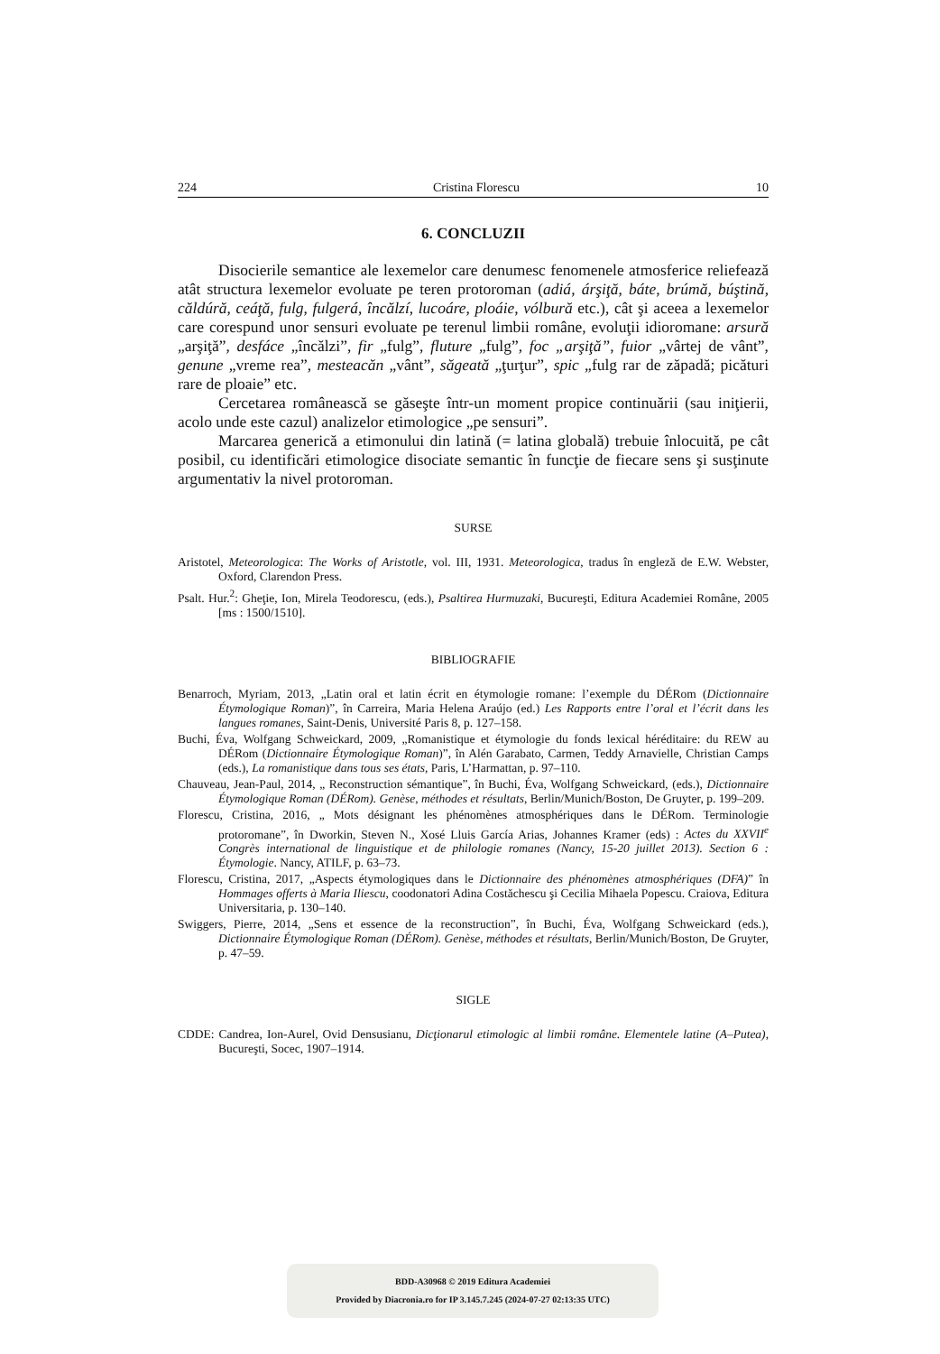224 Cristina Florescu 10
6. CONCLUZII
Disocierile semantice ale lexemelor care denumesc fenomenele atmosferice reliefează atât structura lexemelor evoluate pe teren protoroman (adiá, árşiţă, báte, brúmă, búştină, căldúră, ceáţă, fulg, fulgerá, încălzí, lucoáre, ploáie, vólbură etc.), cât şi aceea a lexemelor care corespund unor sensuri evoluate pe terenul limbii române, evoluţii idioromane: arsură „arşiţă”, desfáce „încălzi”, fir „fulg”, fluture „fulg”, foc „arşiţă”, fuior „vârtej de vânt”, genune „vreme rea”, mesteacăn „vânt”, săgeată „ţurţur”, spic „fulg rar de zăpadă; picături rare de ploaie” etc.
Cercetarea românească se găseşte într-un moment propice continuării (sau iniţierii, acolo unde este cazul) analizelor etimologice „pe sensuri”.
Marcarea generică a etimonului din latină (= latina globală) trebuie înlocuită, pe cât posibil, cu identificări etimologice disociate semantic în funcţie de fiecare sens şi susţinute argumentativ la nivel protoroman.
SURSE
Aristotel, Meteorologica: The Works of Aristotle, vol. III, 1931. Meteorologica, tradus în engleză de E.W. Webster, Oxford, Clarendon Press.
Psalt. Hur.<sup>2</sup>: Gheţie, Ion, Mirela Teodorescu, (eds.), Psaltirea Hurmuzaki, Bucureşti, Editura Academiei Române, 2005 [ms : 1500/1510].
BIBLIOGRAFIE
Benarroch, Myriam, 2013, „Latin oral et latin écrit en étymologie romane: l’exemple du DÉRom (Dictionnaire Étymologique Roman)”, în Carreira, Maria Helena Araújo (ed.) Les Rapports entre l’oral et l’écrit dans les langues romanes, Saint-Denis, Université Paris 8, p. 127–158.
Buchi, Éva, Wolfgang Schweickard, 2009, „Romanistique et étymologie du fonds lexical héréditaire: du REW au DÉRom (Dictionnaire Étymologique Roman)”, în Alén Garabato, Carmen, Teddy Arnavielle, Christian Camps (eds.), La romanistique dans tous ses états, Paris, L’Harmattan, p. 97–110.
Chauveau, Jean-Paul, 2014, „ Reconstruction sémantique”, în Buchi, Éva, Wolfgang Schweickard, (eds.), Dictionnaire Étymologique Roman (DÉRom). Genèse, méthodes et résultats, Berlin/Munich/Boston, De Gruyter, p. 199–209.
Florescu, Cristina, 2016, „ Mots désignant les phénomènes atmosphériques dans le DÉRom. Terminologie protoromane”, în Dworkin, Steven N., Xosé Lluis García Arias, Johannes Kramer (eds) : Actes du XXVII<sup>e</sup> Congrès international de linguistique et de philologie romanes (Nancy, 15-20 juillet 2013). Section 6 : Étymologie. Nancy, ATILF, p. 63–73.
Florescu, Cristina, 2017, „Aspects étymologiques dans le Dictionnaire des phénomènes atmosphériques (DFA)” în Hommages offerts à Maria Iliescu, coodonatori Adina Costăchescu şi Cecilia Mihaela Popescu. Craiova, Editura Universitaria, p. 130–140.
Swiggers, Pierre, 2014, „Sens et essence de la reconstruction”, în Buchi, Éva, Wolfgang Schweickard (eds.), Dictionnaire Étymologique Roman (DÉRom). Genèse, méthodes et résultats, Berlin/Munich/Boston, De Gruyter, p. 47–59.
SIGLE
CDDE: Candrea, Ion-Aurel, Ovid Densusianu, Dicţionarul etimologic al limbii române. Elementele latine (A–Putea), Bucureşti, Socec, 1907–1914.
BDD-A30968 © 2019 Editura Academiei
Provided by Diacronia.ro for IP 3.145.7.245 (2024-07-27 02:13:35 UTC)